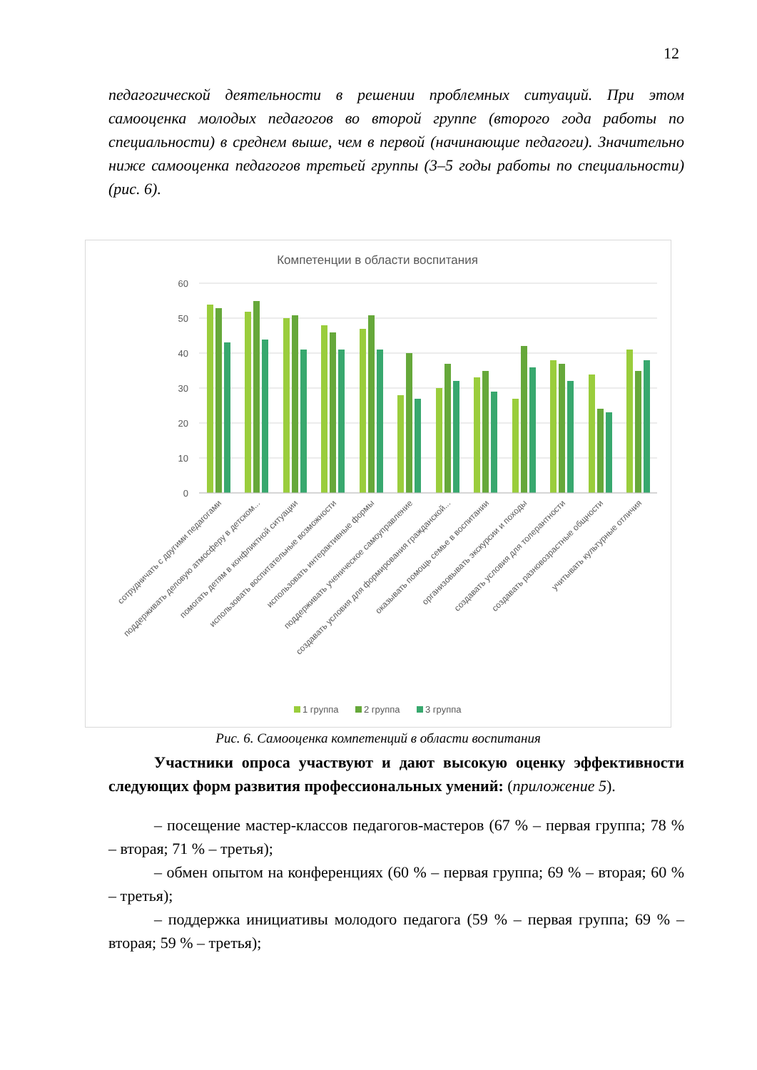12
педагогической деятельности в решении проблемных ситуаций. При этом самооценка молодых педагогов во второй группе (второго года работы по специальности) в среднем выше, чем в первой (начинающие педагоги). Значительно ниже самооценка педагогов третьей группы (3–5 годы работы по специальности) (рис. 6).
Компетенции в области воспитания
60
50
40
30
20
10
0
сотрудничать с другими педагогами
поддерживать деловую атмосферу в детском...
помогать детям в конфликтной ситуации
использовать воспитательные возможности
использовать интерактивные формы
поддерживать ученическое самоуправление
создавать условия для формирования гражданской...
оказывать помощь семье в воспитании
организовывать экскурсии и походы
создавать условия для толерантности
создавать разновозрастные общности
учитывать культурные отличия
1 группа
2 группа
3 группа
Рис. 6. Самооценка компетенций в области воспитания
Участники опроса участвуют и дают высокую оценку эффективности следующих форм развития профессиональных умений: (приложение 5).
– посещение мастер-классов педагогов-мастеров (67 % – первая группа; 78 % – вторая; 71 % – третья);
– обмен опытом на конференциях (60 % – первая группа; 69 % – вторая; 60 % – третья);
– поддержка инициативы молодого педагога (59 % – первая группа; 69 % – вторая; 59 % – третья);